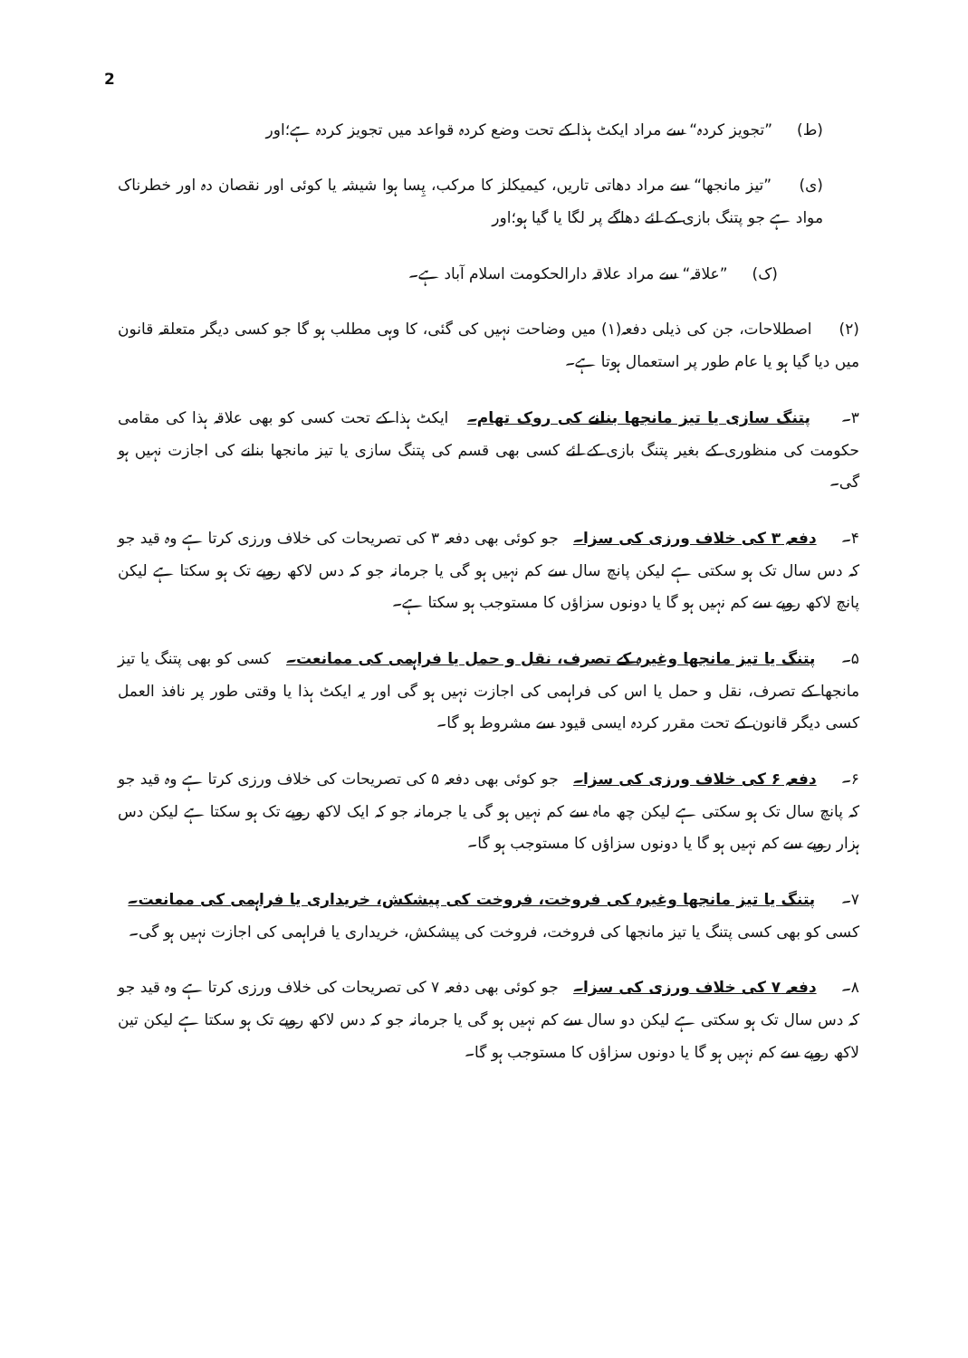2
(ط) ”تجویز کردہ“ سے مراد ایکٹ ہذا کے تحت وضع کردہ قواعد میں تجویز کردہ ہے؛اور
(ی) ”تیز مانجھا“ سے مراد دھاتی تاریں، کیمیکلز کا مرکب، پِسا ہوا شیشہ یا کوئی اور نقصان دہ اور خطرناک مواد ہے جو پتنگ بازی کے لئے دھاگے پر لگا یا گیا ہو؛اور
(ک) ”علاقہ“ سے مراد علاقہ دارالحکومت اسلام آباد ہے۔
(۲) اصطلاحات، جن کی ذیلی دفعہ(۱) میں وضاحت نہیں کی گئی، کا وہی مطلب ہو گا جو کسی دیگر متعلقہ قانون میں دیا گیا ہو یا عام طور پر استعمال ہوتا ہے۔
۳۔ پتنگ سازی یا تیز مانجھا بنانے کی روک تھام۔ ایکٹ ہذا کے تحت کسی کو بھی علاقہ ہذا کی مقامی حکومت کی منظوری کے بغیر پتنگ بازی کے لئے کسی بھی قسم کی پتنگ سازی یا تیز مانجھا بنانے کی اجازت نہیں ہو گی۔
۴۔ دفعہ ۳ کی خلاف ورزی کی سزا۔ جو کوئی بھی دفعہ ۳ کی تصریحات کی خلاف ورزی کرتا ہے وہ قید جو کہ دس سال تک ہو سکتی ہے لیکن پانچ سال سے کم نہیں ہو گی یا جرمانہ جو کہ دس لاکھ روپے تک ہو سکتا ہے لیکن پانچ لاکھ روپے سے کم نہیں ہو گا یا دونوں سزاؤں کا مستوجب ہو سکتا ہے۔
۵۔ پتنگ یا تیز مانجھا وغیرہ کے تصرف، نقل و حمل یا فراہمی کی ممانعت۔ کسی کو بھی پتنگ یا تیز مانجھا کے تصرف، نقل و حمل یا اس کی فراہمی کی اجازت نہیں ہو گی اور یہ ایکٹ ہذا یا وقتی طور پر نافذ العمل کسی دیگر قانون کے تحت مقرر کردہ ایسی قیود سے مشروط ہو گا۔
۶۔ دفعہ ۶ کی خلاف ورزی کی سزا۔ جو کوئی بھی دفعہ ۵ کی تصریحات کی خلاف ورزی کرتا ہے وہ قید جو کہ پانچ سال تک ہو سکتی ہے لیکن چھ ماہ سے کم نہیں ہو گی یا جرمانہ جو کہ ایک لاکھ روپے تک ہو سکتا ہے لیکن دس ہزار روپے سے کم نہیں ہو گا یا دونوں سزاؤں کا مستوجب ہو گا۔
۷۔ پتنگ یا تیز مانجھا وغیرہ کی فروخت، فروخت کی پیشکش، خریداری یا فراہمی کی ممانعت۔ کسی کو بھی کسی پتنگ یا تیز مانجھا کی فروخت، فروخت کی پیشکش، خریداری یا فراہمی کی اجازت نہیں ہو گی۔
۸۔ دفعہ ۷ کی خلاف ورزی کی سزا۔ جو کوئی بھی دفعہ ۷ کی تصریحات کی خلاف ورزی کرتا ہے وہ قید جو کہ دس سال تک ہو سکتی ہے لیکن دو سال سے کم نہیں ہو گی یا جرمانہ جو کہ دس لاکھ روپے تک ہو سکتا ہے لیکن تین لاکھ روپے سے کم نہیں ہو گا یا دونوں سزاؤں کا مستوجب ہو گا۔